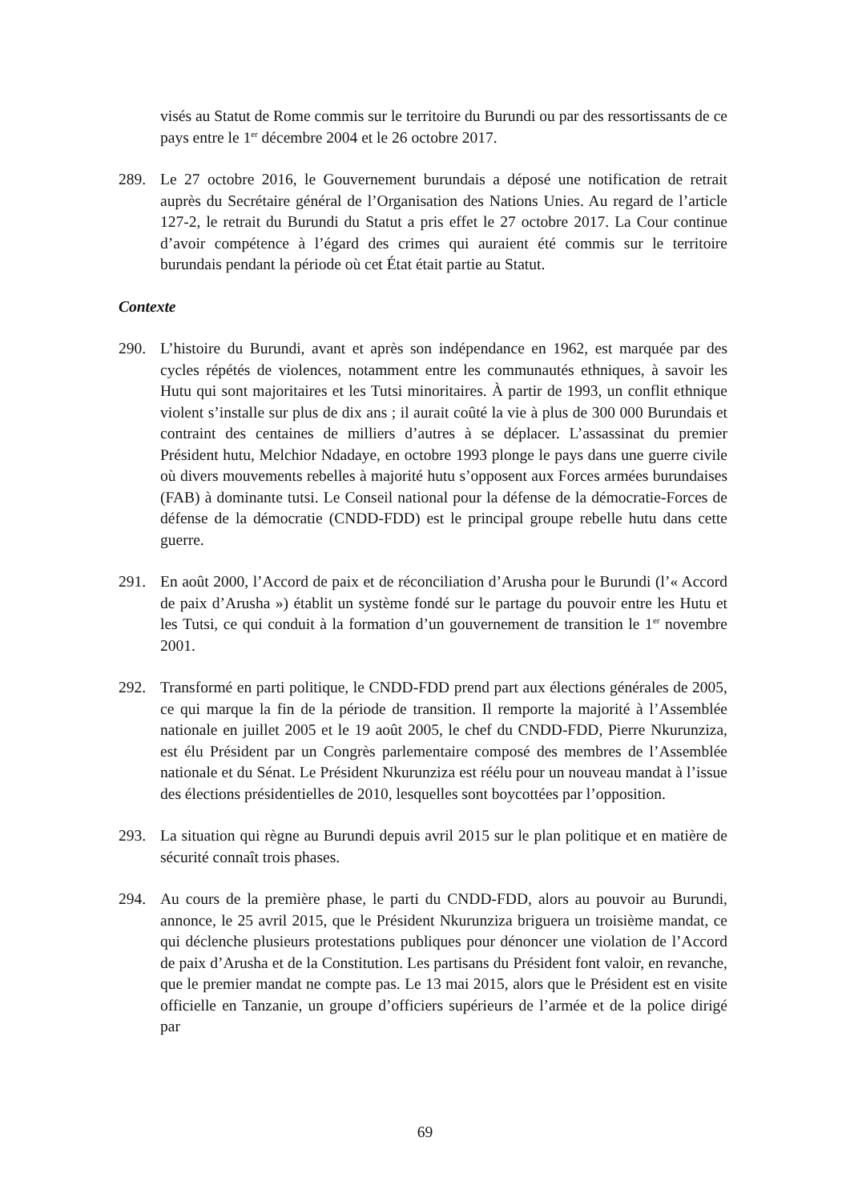visés au Statut de Rome commis sur le territoire du Burundi ou par des ressortissants de ce pays entre le 1<sup>er</sup> décembre 2004 et le 26 octobre 2017.
289. Le 27 octobre 2016, le Gouvernement burundais a déposé une notification de retrait auprès du Secrétaire général de l’Organisation des Nations Unies. Au regard de l’article 127-2, le retrait du Burundi du Statut a pris effet le 27 octobre 2017. La Cour continue d’avoir compétence à l’égard des crimes qui auraient été commis sur le territoire burundais pendant la période où cet État était partie au Statut.
Contexte
290. L’histoire du Burundi, avant et après son indépendance en 1962, est marquée par des cycles répétés de violences, notamment entre les communautés ethniques, à savoir les Hutu qui sont majoritaires et les Tutsi minoritaires. À partir de 1993, un conflit ethnique violent s’installe sur plus de dix ans ; il aurait coûté la vie à plus de 300 000 Burundais et contraint des centaines de milliers d’autres à se déplacer. L’assassinat du premier Président hutu, Melchior Ndadaye, en octobre 1993 plonge le pays dans une guerre civile où divers mouvements rebelles à majorité hutu s’opposent aux Forces armées burundaises (FAB) à dominante tutsi. Le Conseil national pour la défense de la démocratie-Forces de défense de la démocratie (CNDD-FDD) est le principal groupe rebelle hutu dans cette guerre.
291. En août 2000, l’Accord de paix et de réconciliation d’Arusha pour le Burundi (l’« Accord de paix d’Arusha ») établit un système fondé sur le partage du pouvoir entre les Hutu et les Tutsi, ce qui conduit à la formation d’un gouvernement de transition le 1<sup>er</sup> novembre 2001.
292. Transformé en parti politique, le CNDD-FDD prend part aux élections générales de 2005, ce qui marque la fin de la période de transition. Il remporte la majorité à l’Assemblée nationale en juillet 2005 et le 19 août 2005, le chef du CNDD-FDD, Pierre Nkurunziza, est élu Président par un Congrès parlementaire composé des membres de l’Assemblée nationale et du Sénat. Le Président Nkurunziza est réélu pour un nouveau mandat à l’issue des élections présidentielles de 2010, lesquelles sont boycottées par l’opposition.
293. La situation qui règne au Burundi depuis avril 2015 sur le plan politique et en matière de sécurité connaît trois phases.
294. Au cours de la première phase, le parti du CNDD-FDD, alors au pouvoir au Burundi, annonce, le 25 avril 2015, que le Président Nkurunziza briguera un troisième mandat, ce qui déclenche plusieurs protestations publiques pour dénoncer une violation de l’Accord de paix d’Arusha et de la Constitution. Les partisans du Président font valoir, en revanche, que le premier mandat ne compte pas. Le 13 mai 2015, alors que le Président est en visite officielle en Tanzanie, un groupe d’officiers supérieurs de l’armée et de la police dirigé par
69